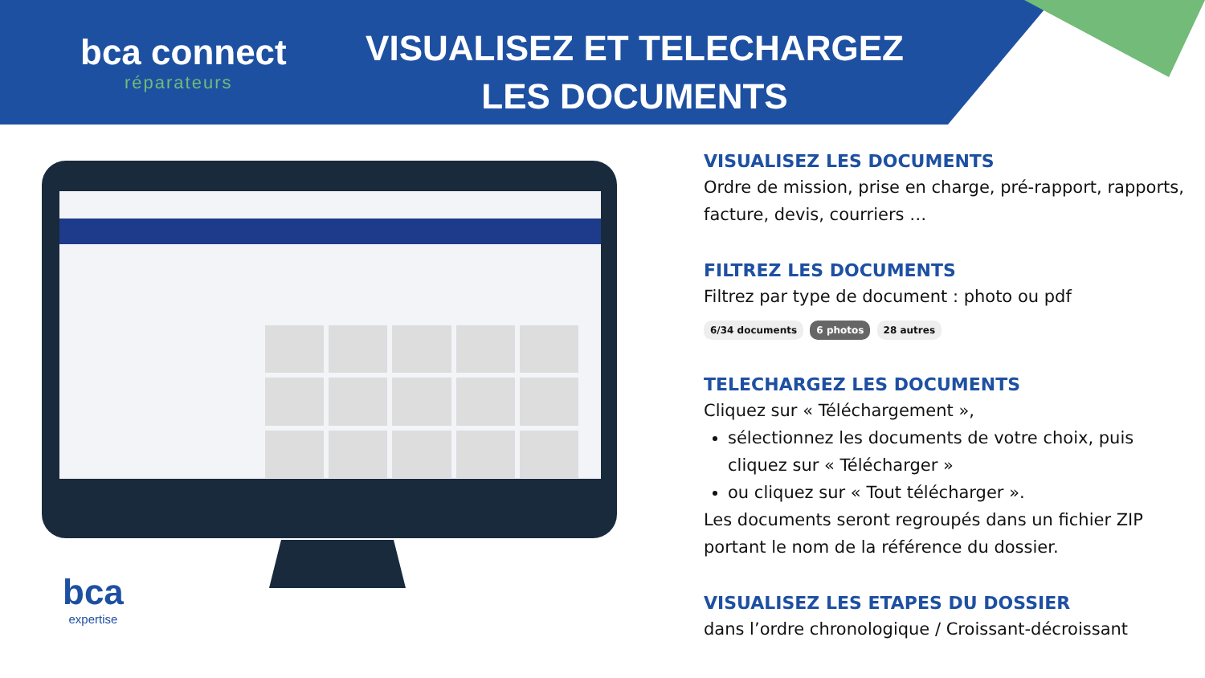bca connect
réparateurs
VISUALISEZ ET TELECHARGEZ LES DOCUMENTS
bca
expertise
VISUALISEZ LES DOCUMENTS
Ordre de mission, prise en charge, pré-rapport, rapports, facture, devis, courriers …
FILTREZ LES DOCUMENTS
Filtrez par type de document : photo ou pdf
6/34 documents 6 photos 28 autres
TELECHARGEZ LES DOCUMENTS
Cliquez sur « Téléchargement »,
sélectionnez les documents de votre choix, puis cliquez sur « Télécharger »
ou cliquez sur « Tout télécharger ».
Les documents seront regroupés dans un fichier ZIP portant le nom de la référence du dossier.
VISUALISEZ LES ETAPES DU DOSSIER
dans l’ordre chronologique / Croissant-décroissant